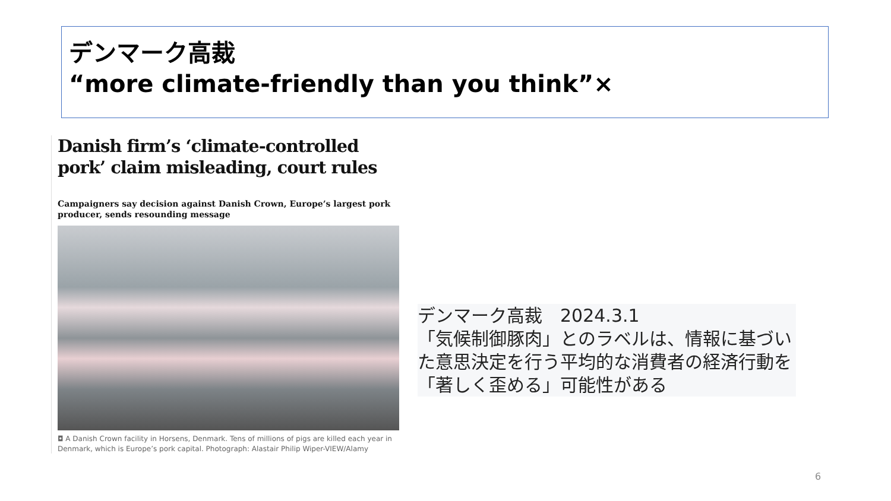デンマーク高裁
“more climate-friendly than you think”×
Danish firm’s ‘climate-controlled pork’ claim misleading, court rules
Campaigners say decision against Danish Crown, Europe’s largest pork producer, sends resounding message
◘ A Danish Crown facility in Horsens, Denmark. Tens of millions of pigs are killed each year in Denmark, which is Europe’s pork capital. Photograph: Alastair Philip Wiper-VIEW/Alamy
デンマーク高裁　2024.3.1
「気候制御豚肉」とのラベルは、情報に基づいた意思決定を行う平均的な消費者の経済行動を「著しく歪める」可能性がある
6